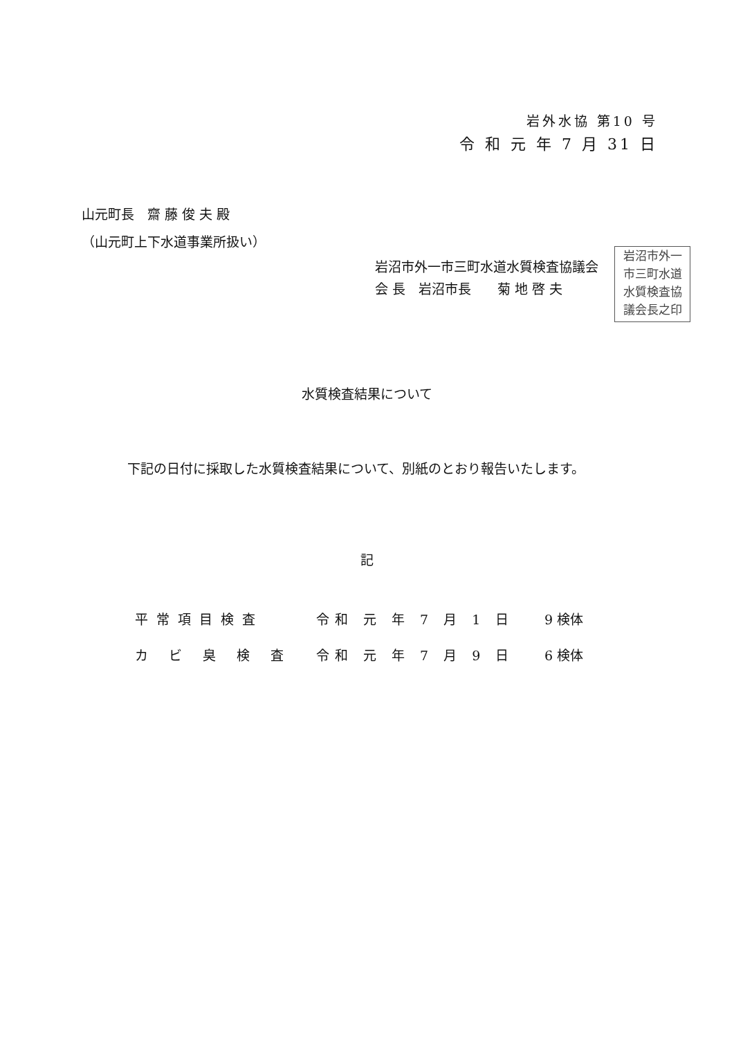岩外水協 第10 号
令 和 元 年 7 月 31 日
山元町長　齋 藤 俊 夫 殿
（山元町上下水道事業所扱い）
岩沼市外一市三町水道水質検査協議会
会 長　岩沼市長　　菊 地 啓 夫
岩沼市外一
市三町水道
水質検査協
議会長之印
水質検査結果について
下記の日付に採取した水質検査結果について、別紙のとおり報告いたします。
記
| 平常項目検査 | 令和 元 年 7 月 1 日 | 9 検体 |
| カ ビ 臭 検 査 | 令和 元 年 7 月 9 日 | 6 検体 |